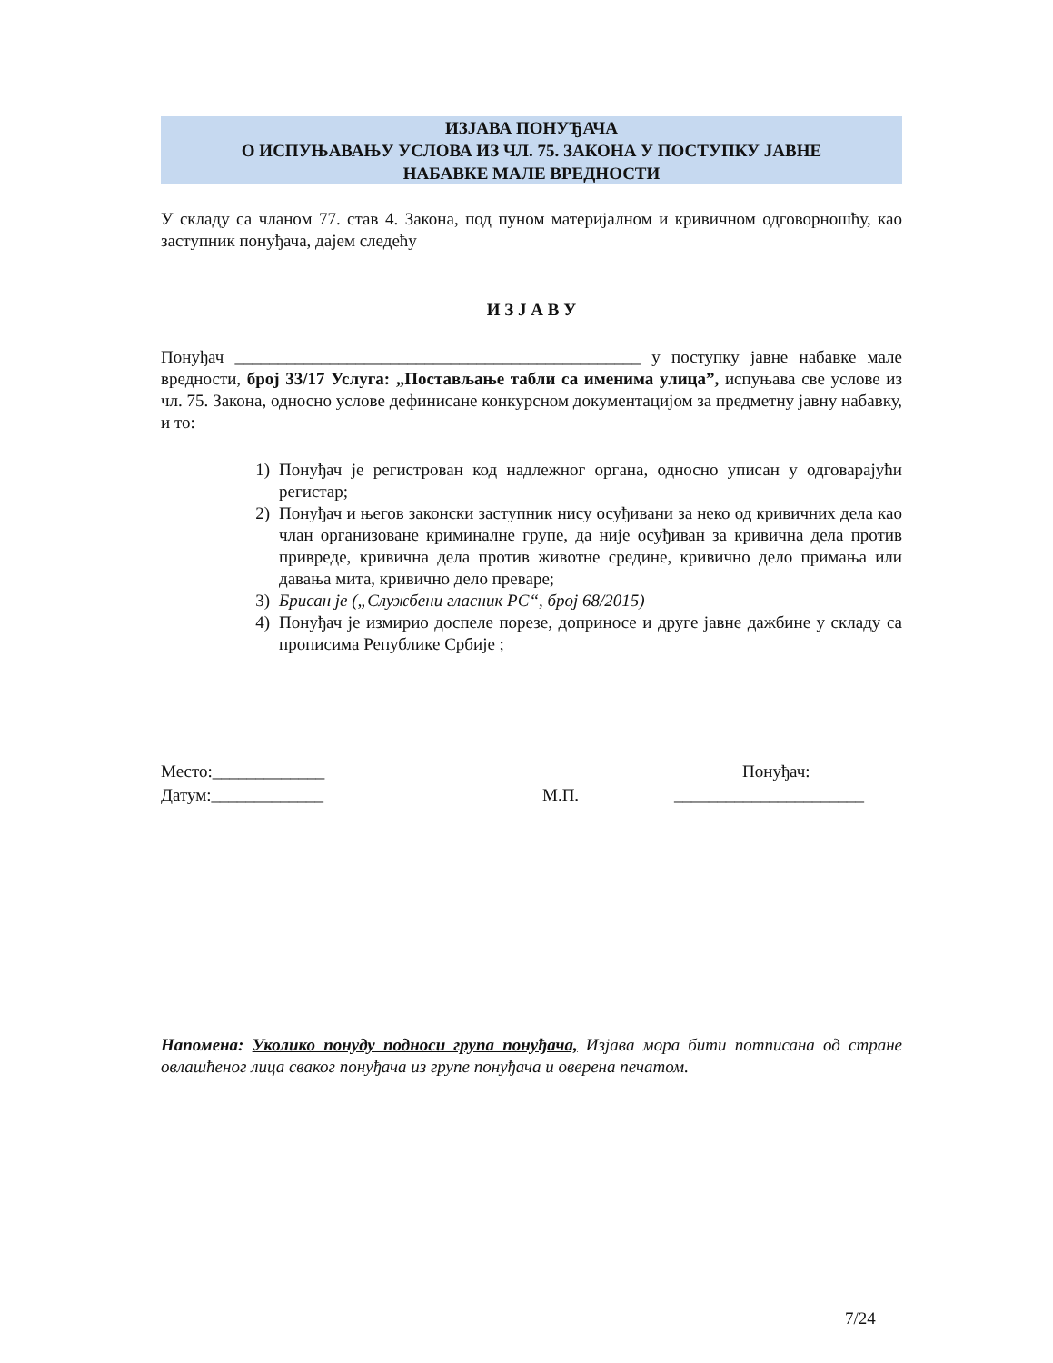ИЗЈАВА ПОНУЂАЧА
О ИСПУЊАВАЊУ УСЛОВА ИЗ ЧЛ. 75. ЗАКОНА У ПОСТУПКУ ЈАВНЕ
НАБАВКЕ МАЛЕ ВРЕДНОСТИ
У складу са чланом 77. став 4. Закона, под пуном материјалном и кривичном одговорношћу, као заступник понуђача, дајем следећу
И З Ј А В У
Понуђач _______________________________________________ у поступку јавне набавке мале вредности, број 33/17 Услуга: „Постављање табли са именима улица”, испуњава све услове из чл. 75. Закона, односно услове дефинисане конкурсном документацијом за предметну јавну набавку, и то:
1) Понуђач је регистрован код надлежног органа, односно уписан у одговарајући регистар;
2) Понуђач и његов законски заступник нису осуђивани за неко од кривичних дела као члан организоване криминалне групе, да није осуђиван за кривична дела против привреде, кривична дела против животне средине, кривично дело примања или давања мита, кривично дело преваре;
3) Брисан је („Службени гласник РС“, број 68/2015)
4) Понуђач је измирио доспеле порезе, доприносе и друге јавне дажбине у складу са прописима Републике Србије ;
Место:_____________ Понуђач:
Датум:_____________ М.П. ______________________
Напомена: Уколико понуду подноси група понуђача, Изјава мора бити потписана од стране овлашћеног лица сваког понуђача из групе понуђача и оверена печатом.
7/24